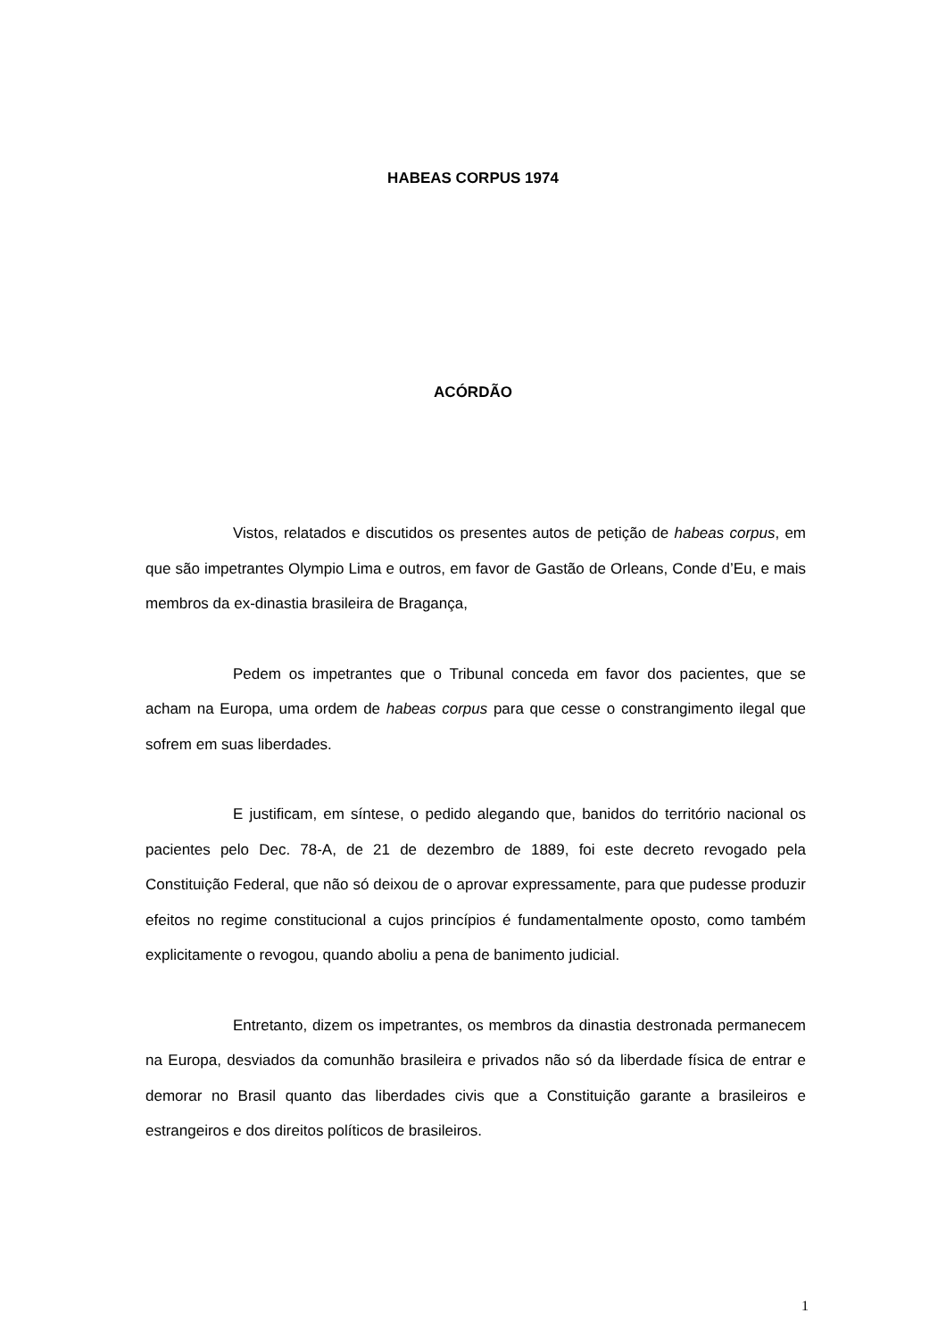HABEAS CORPUS 1974
ACÓRDÃO
Vistos, relatados e discutidos os presentes autos de petição de habeas corpus, em que são impetrantes Olympio Lima e outros, em favor de Gastão de Orleans, Conde d’Eu, e mais membros da ex-dinastia brasileira de Bragança,
Pedem os impetrantes que o Tribunal conceda em favor dos pacientes, que se acham na Europa, uma ordem de habeas corpus para que cesse o constrangimento ilegal que sofrem em suas liberdades.
E justificam, em síntese, o pedido alegando que, banidos do território nacional os pacientes pelo Dec. 78-A, de 21 de dezembro de 1889, foi este decreto revogado pela Constituição Federal, que não só deixou de o aprovar expressamente, para que pudesse produzir efeitos no regime constitucional a cujos princípios é fundamentalmente oposto, como também explicitamente o revogou, quando aboliu a pena de banimento judicial.
Entretanto, dizem os impetrantes, os membros da dinastia destronada permanecem na Europa, desviados da comunhão brasileira e privados não só da liberdade física de entrar e demorar no Brasil quanto das liberdades civis que a Constituição garante a brasileiros e estrangeiros e dos direitos políticos de brasileiros.
1